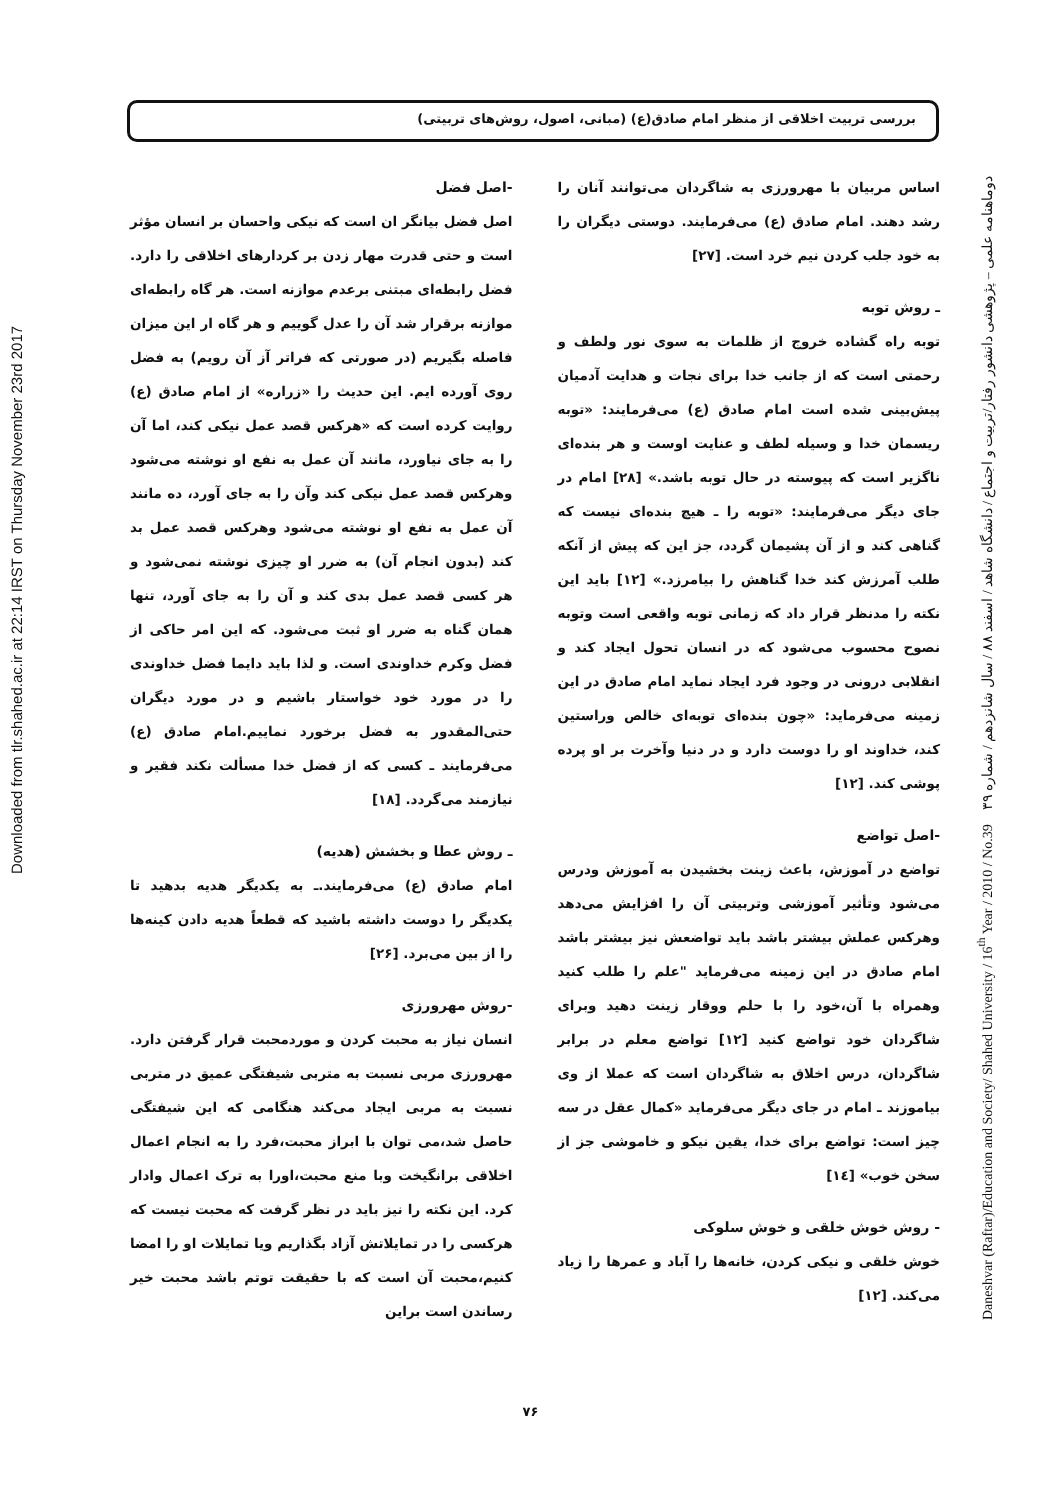بررسی تربیت اخلاقی از منظر امام صادق(ع) (مبانی، اصول، روش‌های تربیتی)
Daneshvar (Raftar)/Education and Society/ Shahed University / 16<sup>th</sup> Year / 2010 / No.39 دوماهنامه علمی – پژوهشی دانشور رفتار/تربیت و اجتماع / دانشگاه شاهد / اسفند ۸۸ / سال شانزدهم / شماره ۳۹
Downloaded from tlr.shahed.ac.ir at 22:14 IRST on Thursday November 23rd 2017
-اصل فضل
اصل فضل بیانگر ان است که نیکی واحسان بر انسان مؤثر است و حتی قدرت مهار زدن بر کردارهای اخلاقی را دارد. فضل رابطه‌ای مبتنی برعدم موازنه است. هر گاه رابطه‌ای موازنه برقرار شد آن را عدل گوییم و هر گاه ار این میزان فاصله بگیریم (در صورتی که فراتر آز آن رویم) به فضل روی آورده ایم. این حدیث را «زراره» از امام صادق (ع) روایت کرده است که «هرکس قصد عمل نیکی کند، اما آن را به جای نیاورد، مانند آن عمل به نفع او نوشته می‌شود وهرکس قصد عمل نیکی کند وآن را به جای آورد، ده مانند آن عمل به نفع او نوشته می‌شود وهرکس قصد عمل بد کند (بدون انجام آن) به ضرر او چیزی نوشته نمی‌شود و هر کسی قصد عمل بدی کند و آن را به جای آورد، تنها همان گناه به ضرر او ثبت می‌شود. که این امر حاکی از فضل وکرم خداوندی است. و لذا باید دایما فضل خداوندی را در مورد خود خواستار باشیم و در مورد دیگران حتی‌المقدور به فضل برخورد نماییم.امام صادق (ع) می‌فرمایند ـ کسی که از فضل خدا مسألت نکند فقیر و نیازمند می‌گردد. [۱۸]
ـ روش عطا و بخشش (هدیه)
امام صادق (ع) می‌فرمایند.ـ به یکدیگر هدیه بدهید تا یکدیگر را دوست داشته باشید که قطعاً هدیه دادن کینه‌ها را از بین می‌برد. [۲۶]
-روش مهرورزی
انسان نیاز به محبت کردن و موردمحبت قرار گرفتن دارد. مهرورزی مربی نسبت به متربی شیفتگی عمیق در متربی نسبت به مربی ایجاد می‌کند هنگامی که این شیفتگی حاصل شد،می توان با ابراز محبت،فرد را به انجام اعمال اخلاقی برانگیخت وبا منع محبت،اورا به ترک اعمال وادار کرد. این نکته را نیز باید در نظر گرفت که محبت نیست که هرکسی را در تمایلاتش آزاد بگذاریم ویا تمایلات او را امضا کنیم،محبت آن است که با حقیقت توتم باشد محبت خیر رساندن است براین
اساس مربیان با مهرورزی به شاگردان می‌توانند آنان را رشد دهند. امام صادق (ع) می‌فرمایند. دوستی دیگران را به خود جلب کردن نیم خرد است. [۲۷]
ـ روش توبه
توبه راه گشاده خروج از ظلمات به سوی نور ولطف و رحمتی است که از جانب خدا برای نجات و هدایت آدمیان پیش‌بینی شده است امام صادق (ع) می‌فرمایند: «توبه ریسمان خدا و وسیله لطف و عنایت اوست و هر بنده‌ای ناگزیر است که پیوسته در حال توبه باشد.» [۲۸] امام در جای دیگر می‌فرمایند: «توبه را ـ هیچ بنده‌ای نیست که گناهی کند و از آن پشیمان گردد، جز این که پیش از آنکه طلب آمرزش کند خدا گناهش را بیامرزد.» [۱۲] باید این نکته را مدنظر قرار داد که زمانی توبه واقعی است وتوبه نصوح محسوب می‌شود که در انسان تحول ایجاد کند و انقلابی درونی در وجود فرد ایجاد نماید امام صادق در این زمینه می‌فرماید: «چون بنده‌ای توبه‌ای خالص وراستین کند، خداوند او را دوست دارد و در دنیا وآخرت بر او پرده پوشی کند. [۱۲]
-اصل تواضع
تواضع در آموزش، باعث زینت بخشیدن به آموزش ودرس می‌شود وتأثیر آموزشی وتربیتی آن را افزایش می‌دهد وهرکس عملش بیشتر باشد باید تواضعش نیز بیشتر باشد امام صادق در این زمینه می‌فرماید "علم را طلب کنید وهمراه با آن،خود را با حلم ووقار زینت دهید وبرای شاگردان خود تواضع کنید [۱۲] تواضع معلم در برابر شاگردان، درس اخلاق به شاگردان است که عملا از وی بیاموزند ـ امام در جای دیگر می‌فرماید «کمال عقل در سه چیز است: تواضع برای خدا، یقین نیکو و خاموشی جز از سخن خوب» [۱٤]
- روش خوش خلقی و خوش سلوکی
خوش خلقی و نیکی کردن، خانه‌ها را آباد و عمرها را زیاد می‌کند. [۱۲]
۷۶